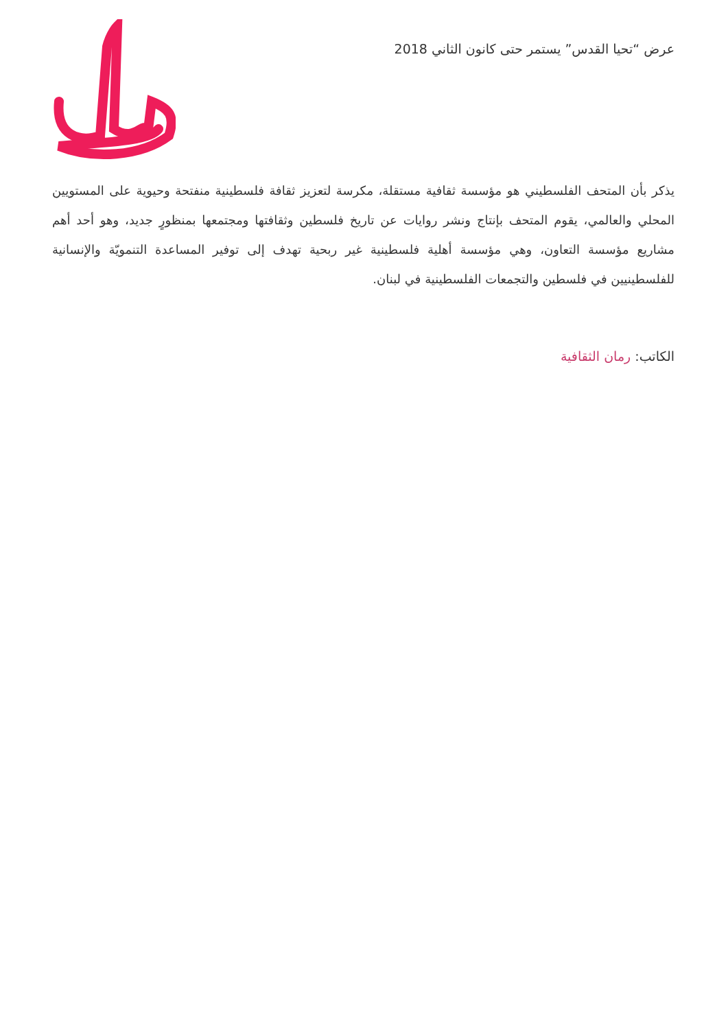عرض “تحيا القدس” يستمر حتى كانون الثاني 2018
يذكر بأن المتحف الفلسطيني هو مؤسسة ثقافية مستقلة، مكرسة لتعزيز ثقافة فلسطينية منفتحة وحيوية على المستويين المحلي والعالمي، يقوم المتحف بإنتاج ونشر روايات عن تاريخ فلسطين وثقافتها ومجتمعها بمنظورٍ جديد، وهو أحد أهم مشاريع مؤسسة التعاون، وهي مؤسسة أهلية فلسطينية غير ربحية تهدف إلى توفير المساعدة التنمويّة والإنسانية للفلسطينيين في فلسطين والتجمعات الفلسطينية في لبنان.
الكاتب: رمان الثقافية